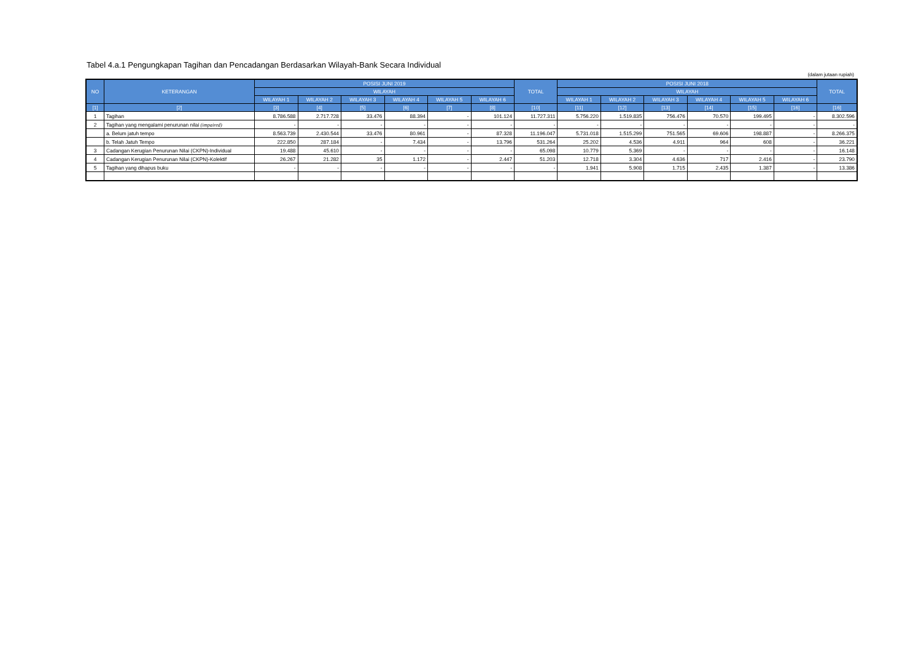Tabel 4.a.1 Pengungkapan Tagihan dan Pencadangan Berdasarkan Wilayah-Bank Secara Individual
(dalam jutaan rupiah)
| NO | KETERANGAN | POSISI JUNI 2019 | | | | | | TOTAL | POSISI JUNI 2018 | | | | | | TOTAL |
| --- | --- | --- | --- | --- | --- | --- | --- | --- | --- | --- | --- | --- | --- | --- | --- |
| | | WILAYAH | | | | | | | WILAYAH | | | | | | |
| | | WILAYAH 1 | WILAYAH 2 | WILAYAH 3 | WILAYAH 4 | WILAYAH 5 | WILAYAH 6 | | WILAYAH 1 | WILAYAH 2 | WILAYAH 3 | WILAYAH 4 | WILAYAH 5 | WILAYAH 6 | |
| [1] | [2] | [3] | [4] | [5] | [6] | [7] | [8] | [10] | [11] | [12] | [13] | [14] | [15] | [16] | [16] |
| 1 | Tagihan | 8.786.588 | 2.717.728 | 33.476 | 88.394 | - | 101.124 | 11.727.311 | 5.756.220 | 1.519.835 | 756.476 | 70.570 | 199.495 | - | 8.302.596 |
| 2 | Tagihan yang mengalami penurunan nilai (impaired) | - | - | - | - | - | - | - | - | - | - | - | - | - | - |
| | a. Belum jatuh tempo | 8.563.739 | 2.430.544 | 33.476 | 80.961 | - | 87.328 | 11.196.047 | 5.731.018 | 1.515.299 | 751.565 | 69.606 | 198.887 | - | 8.266.375 |
| | b. Telah Jatuh Tempo | 222.850 | 287.184 | - | 7.434 | - | 13.796 | 531.264 | 25.202 | 4.536 | 4.911 | 964 | 608 | - | 36.221 |
| 3 | Cadangan Kerugian Penurunan Nilai (CKPN)-Individual | 19.488 | 45.610 | - | - | - | - | 65.098 | 10.779 | 5.369 | - | - | - | - | 16.148 |
| 4 | Cadangan Kerugian Penurunan Nilai (CKPN)-Kolektif | 26.267 | 21.282 | 35 | 1.172 | - | 2.447 | 51.203 | 12.718 | 3.304 | 4.636 | 717 | 2.416 | - | 23.790 |
| 5 | Tagihan yang dihapus buku | - | - | - | - | - | - | - | 1.941 | 5.908 | 1.715 | 2.435 | 1.387 | - | 13.386 |